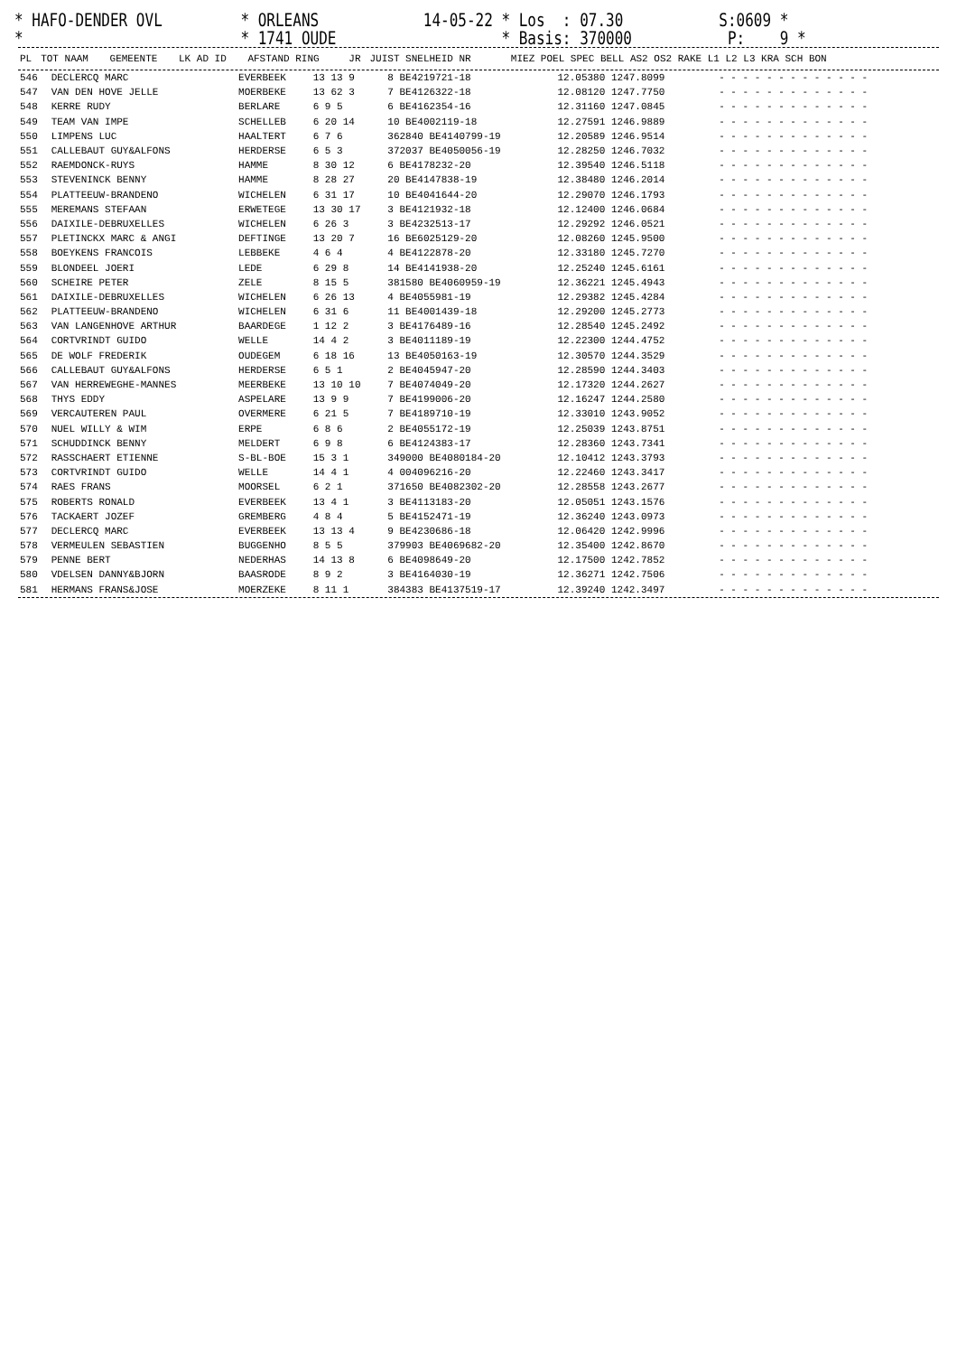* HAFO-DENDER OVL * ORLEANS 14-05-22 * Los : 07.30 S:0609 * * * 1741 OUDE * Basis: 370000 P: 9 *
| PL | TOT NAAM | GEMEENTE | LK AD ID | AFSTAND RING | JR | JUIST SNELHEID NR | MIEZ POEL SPEC BELL AS2 OS2 RAKE L1 L2 L3 KRA SCH BON |
| --- | --- | --- | --- | --- | --- | --- | --- |
| 546 | DECLERCQ MARC | EVERBEEK | 13 13 9 | 8 BE4219721-18 | 12.05380 1247.8099 | - - - - - - - - - - - - - |
| 547 | VAN DEN HOVE JELLE | MOERBEKE | 13 62 3 | 7 BE4126322-18 | 12.08120 1247.7750 | - - - - - - - - - - - - - |
| 548 | KERRE RUDY | BERLARE | 6 9 5 | 6 BE4162354-16 | 12.31160 1247.0845 | - - - - - - - - - - - - - |
| 549 | TEAM VAN IMPE | SCHELLEB | 6 20 14 | 10 BE4002119-18 | 12.27591 1246.9889 | - - - - - - - - - - - - - |
| 550 | LIMPENS LUC | HAALTERT | 6 7 6 | 362840 BE4140799-19 | 12.20589 1246.9514 | - - - - - - - - - - - - - |
| 551 | CALLEBAUT GUY&ALFONS | HERDERSE | 6 5 3 | 372037 BE4050056-19 | 12.28250 1246.7032 | - - - - - - - - - - - - - |
| 552 | RAEMDONCK-RUYS | HAMME | 8 30 12 | 6 BE4178232-20 | 12.39540 1246.5118 | - - - - - - - - - - - - - |
| 553 | STEVENINCK BENNY | HAMME | 8 28 27 | 20 BE4147838-19 | 12.38480 1246.2014 | - - - - - - - - - - - - - |
| 554 | PLATTEEUW-BRANDENO | WICHELEN | 6 31 17 | 10 BE4041644-20 | 12.29070 1246.1793 | - - - - - - - - - - - - - |
| 555 | MEREMANS STEFAAN | ERWETEGE | 13 30 17 | 3 BE4121932-18 | 12.12400 1246.0684 | - - - - - - - - - - - - - |
| 556 | DAIXILE-DEBRUXELLES | WICHELEN | 6 26 3 | 3 BE4232513-17 | 12.29292 1246.0521 | - - - - - - - - - - - - - |
| 557 | PLETINCKX MARC & ANGI | DEFTINGE | 13 20 7 | 16 BE6025129-20 | 12.08260 1245.9500 | - - - - - - - - - - - - - |
| 558 | BOEYKENS FRANCOIS | LEBBEKE | 4 6 4 | 4 BE4122878-20 | 12.33180 1245.7270 | - - - - - - - - - - - - - |
| 559 | BLONDEEL JOERI | LEDE | 6 29 8 | 14 BE4141938-20 | 12.25240 1245.6161 | - - - - - - - - - - - - - |
| 560 | SCHEIRE PETER | ZELE | 8 15 5 | 381580 BE4060959-19 | 12.36221 1245.4943 | - - - - - - - - - - - - - |
| 561 | DAIXILE-DEBRUXELLES | WICHELEN | 6 26 13 | 4 BE4055981-19 | 12.29382 1245.4284 | - - - - - - - - - - - - - |
| 562 | PLATTEEUW-BRANDENO | WICHELEN | 6 31 6 | 11 BE4001439-18 | 12.29200 1245.2773 | - - - - - - - - - - - - - |
| 563 | VAN LANGENHOVE ARTHUR | BAARDEGE | 1 12 2 | 3 BE4176489-16 | 12.28540 1245.2492 | - - - - - - - - - - - - - |
| 564 | CORTVRINDT GUIDO | WELLE | 14 4 2 | 3 BE4011189-19 | 12.22300 1244.4752 | - - - - - - - - - - - - - |
| 565 | DE WOLF FREDERIK | OUDEGEM | 6 18 16 | 13 BE4050163-19 | 12.30570 1244.3529 | - - - - - - - - - - - - - |
| 566 | CALLEBAUT GUY&ALFONS | HERDERSE | 6 5 1 | 2 BE4045947-20 | 12.28590 1244.3403 | - - - - - - - - - - - - - |
| 567 | VAN HERREWEGHE-MANNES | MEERBEKE | 13 10 10 | 7 BE4074049-20 | 12.17320 1244.2627 | - - - - - - - - - - - - - |
| 568 | THYS EDDY | ASPELARE | 13 9 9 | 7 BE4199006-20 | 12.16247 1244.2580 | - - - - - - - - - - - - - |
| 569 | VERCAUTEREN PAUL | OVERMERE | 6 21 5 | 7 BE4189710-19 | 12.33010 1243.9052 | - - - - - - - - - - - - - |
| 570 | NUEL WILLY & WIM | ERPE | 6 8 6 | 2 BE4055172-19 | 12.25039 1243.8751 | - - - - - - - - - - - - - |
| 571 | SCHUDDINCK BENNY | MELDERT | 6 9 8 | 6 BE4124383-17 | 12.28360 1243.7341 | - - - - - - - - - - - - - |
| 572 | RASSCHAERT ETIENNE | S-BL-BOE | 15 3 1 | 349000 BE4080184-20 | 12.10412 1243.3793 | - - - - - - - - - - - - - |
| 573 | CORTVRINDT GUIDO | WELLE | 14 4 1 | 4 004096216-20 | 12.22460 1243.3417 | - - - - - - - - - - - - - |
| 574 | RAES FRANS | MOORSEL | 6 2 1 | 371650 BE4082302-20 | 12.28558 1243.2677 | - - - - - - - - - - - - - |
| 575 | ROBERTS RONALD | EVERBEEK | 13 4 1 | 3 BE4113183-20 | 12.05051 1243.1576 | - - - - - - - - - - - - - |
| 576 | TACKAERT JOZEF | GREMBERG | 4 8 4 | 5 BE4152471-19 | 12.36240 1243.0973 | - - - - - - - - - - - - - |
| 577 | DECLERCQ MARC | EVERBEEK | 13 13 4 | 9 BE4230686-18 | 12.06420 1242.9996 | - - - - - - - - - - - - - |
| 578 | VERMEULEN SEBASTIEN | BUGGENHO | 8 5 5 | 379903 BE4069682-20 | 12.35400 1242.8670 | - - - - - - - - - - - - - |
| 579 | PENNE BERT | NEDERHAS | 14 13 8 | 6 BE4098649-20 | 12.17500 1242.7852 | - - - - - - - - - - - - - |
| 580 | VDELSEN DANNY&BJORN | BAASRODE | 8 9 2 | 3 BE4164030-19 | 12.36271 1242.7506 | - - - - - - - - - - - - - |
| 581 | HERMANS FRANS&JOSE | MOERZEKE | 8 11 1 | 384383 BE4137519-17 | 12.39240 1242.3497 | - - - - - - - - - - - - - |